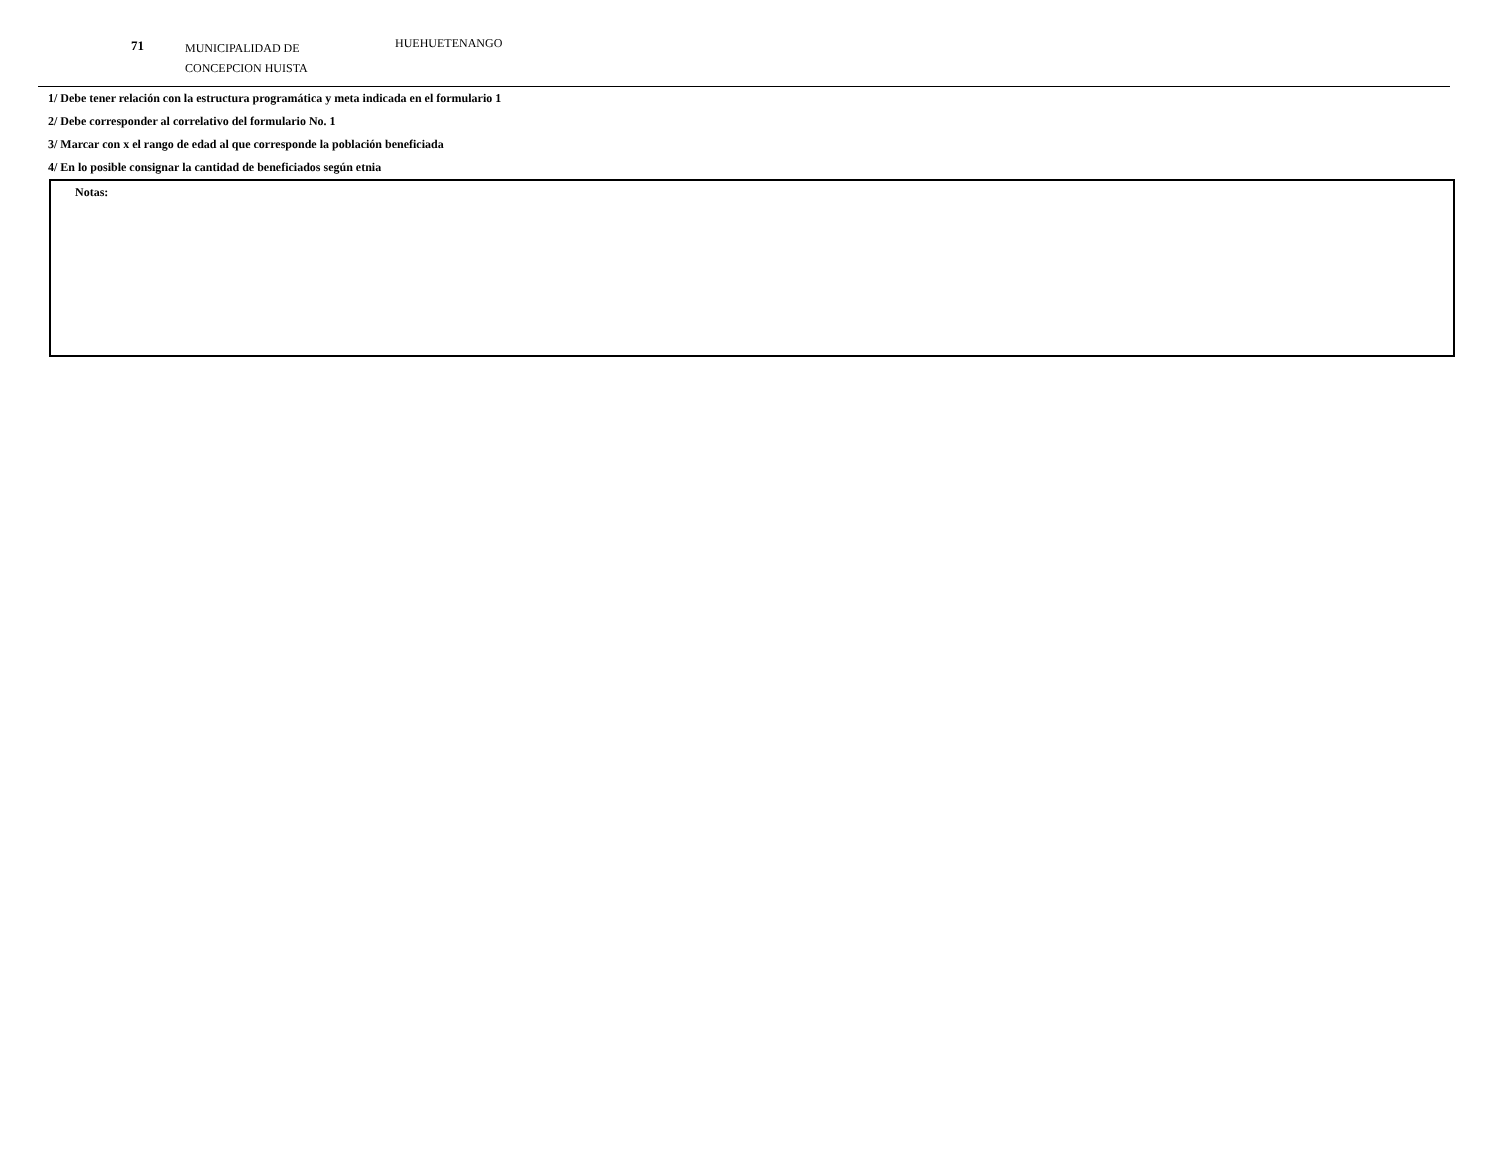71
MUNICIPALIDAD DE
CONCEPCION HUISTA
HUEHUETENANGO
1/ Debe tener relación con la estructura programática y meta indicada en el formulario 1
2/ Debe corresponder al correlativo del formulario No. 1
3/ Marcar con x el rango de edad al que corresponde la población beneficiada
4/ En lo posible consignar la cantidad de beneficiados según etnia
Notas: